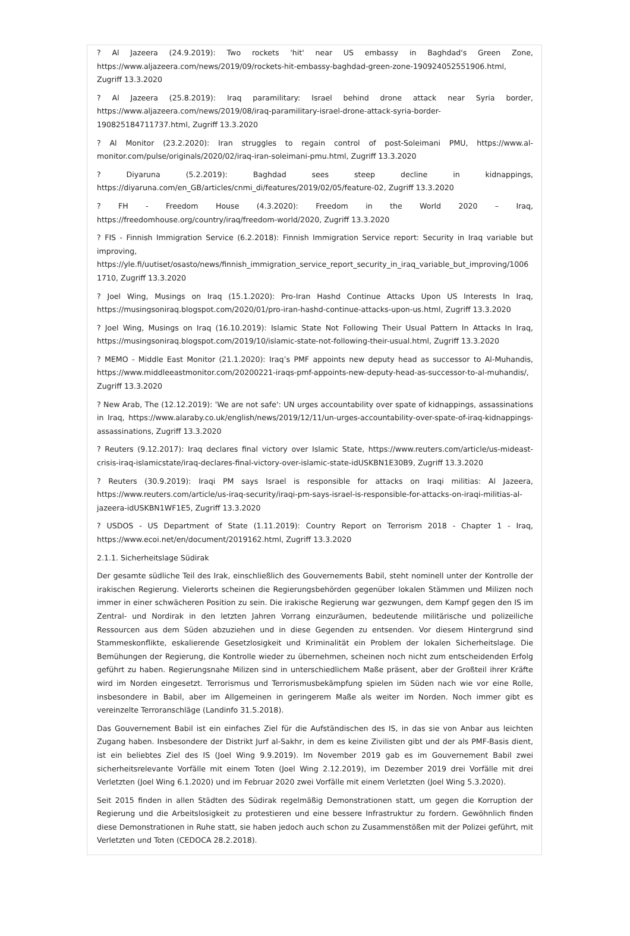? Al Jazeera (24.9.2019): Two rockets 'hit' near US embassy in Baghdad's Green Zone, https://www.aljazeera.com/news/2019/09/rockets-hit-embassy-baghdad-green-zone-190924052551906.html, Zugriff 13.3.2020
? Al Jazeera (25.8.2019): Iraq paramilitary: Israel behind drone attack near Syria border, https://www.aljazeera.com/news/2019/08/iraq-paramilitary-israel-drone-attack-syria-border-190825184711737.html, Zugriff 13.3.2020
? Al Monitor (23.2.2020): Iran struggles to regain control of post-Soleimani PMU, https://www.al-monitor.com/pulse/originals/2020/02/iraq-iran-soleimani-pmu.html, Zugriff 13.3.2020
? Diyaruna (5.2.2019): Baghdad sees steep decline in kidnappings, https://diyaruna.com/en_GB/articles/cnmi_di/features/2019/02/05/feature-02, Zugriff 13.3.2020
? FH - Freedom House (4.3.2020): Freedom in the World 2020 – Iraq, https://freedomhouse.org/country/iraq/freedom-world/2020, Zugriff 13.3.2020
? FIS - Finnish Immigration Service (6.2.2018): Finnish Immigration Service report: Security in Iraq variable but improving, https://yle.fi/uutiset/osasto/news/finnish_immigration_service_report_security_in_iraq_variable_but_improving/10061710, Zugriff 13.3.2020
? Joel Wing, Musings on Iraq (15.1.2020): Pro-Iran Hashd Continue Attacks Upon US Interests In Iraq, https://musingsoniraq.blogspot.com/2020/01/pro-iran-hashd-continue-attacks-upon-us.html, Zugriff 13.3.2020
? Joel Wing, Musings on Iraq (16.10.2019): Islamic State Not Following Their Usual Pattern In Attacks In Iraq, https://musingsoniraq.blogspot.com/2019/10/islamic-state-not-following-their-usual.html, Zugriff 13.3.2020
? MEMO - Middle East Monitor (21.1.2020): Iraq’s PMF appoints new deputy head as successor to Al-Muhandis, https://www.middleeastmonitor.com/20200221-iraqs-pmf-appoints-new-deputy-head-as-successor-to-al-muhandis/, Zugriff 13.3.2020
? New Arab, The (12.12.2019): 'We are not safe': UN urges accountability over spate of kidnappings, assassinations in Iraq, https://www.alaraby.co.uk/english/news/2019/12/11/un-urges-accountability-over-spate-of-iraq-kidnappings-assassinations, Zugriff 13.3.2020
? Reuters (9.12.2017): Iraq declares final victory over Islamic State, https://www.reuters.com/article/us-mideast-crisis-iraq-islamicstate/iraq-declares-final-victory-over-islamic-state-idUSKBN1E30B9, Zugriff 13.3.2020
? Reuters (30.9.2019): Iraqi PM says Israel is responsible for attacks on Iraqi militias: Al Jazeera, https://www.reuters.com/article/us-iraq-security/iraqi-pm-says-israel-is-responsible-for-attacks-on-iraqi-militias-al-jazeera-idUSKBN1WF1E5, Zugriff 13.3.2020
? USDOS - US Department of State (1.11.2019): Country Report on Terrorism 2018 - Chapter 1 - Iraq, https://www.ecoi.net/en/document/2019162.html, Zugriff 13.3.2020
2.1.1. Sicherheitslage Südirak
Der gesamte südliche Teil des Irak, einschließlich des Gouvernements Babil, steht nominell unter der Kontrolle der irakischen Regierung. Vielerorts scheinen die Regierungsbehörden gegenüber lokalen Stämmen und Milizen noch immer in einer schwächeren Position zu sein. Die irakische Regierung war gezwungen, dem Kampf gegen den IS im Zentral- und Nordirak in den letzten Jahren Vorrang einzuräumen, bedeutende militärische und polizeiliche Ressourcen aus dem Süden abzuziehen und in diese Gegenden zu entsenden. Vor diesem Hintergrund sind Stammeskonflikte, eskalierende Gesetzlosigkeit und Kriminalität ein Problem der lokalen Sicherheitslage. Die Bemühungen der Regierung, die Kontrolle wieder zu übernehmen, scheinen noch nicht zum entscheidenden Erfolg geführt zu haben. Regierungsnahe Milizen sind in unterschiedlichem Maße präsent, aber der Großteil ihrer Kräfte wird im Norden eingesetzt. Terrorismus und Terrorismusbekämpfung spielen im Süden nach wie vor eine Rolle, insbesondere in Babil, aber im Allgemeinen in geringerem Maße als weiter im Norden. Noch immer gibt es vereinzelte Terroranschläge (Landinfo 31.5.2018).
Das Gouvernement Babil ist ein einfaches Ziel für die Aufständischen des IS, in das sie von Anbar aus leichten Zugang haben. Insbesondere der Distrikt Jurf al-Sakhr, in dem es keine Zivilisten gibt und der als PMF-Basis dient, ist ein beliebtes Ziel des IS (Joel Wing 9.9.2019). Im November 2019 gab es im Gouvernement Babil zwei sicherheitsrelevante Vorfälle mit einem Toten (Joel Wing 2.12.2019), im Dezember 2019 drei Vorfälle mit drei Verletzten (Joel Wing 6.1.2020) und im Februar 2020 zwei Vorfälle mit einem Verletzten (Joel Wing 5.3.2020).
Seit 2015 finden in allen Städten des Südirak regelmäßig Demonstrationen statt, um gegen die Korruption der Regierung und die Arbeitslosigkeit zu protestieren und eine bessere Infrastruktur zu fordern. Gewöhnlich finden diese Demonstrationen in Ruhe statt, sie haben jedoch auch schon zu Zusammenstößen mit der Polizei geführt, mit Verletzten und Toten (CEDOCA 28.2.2018).